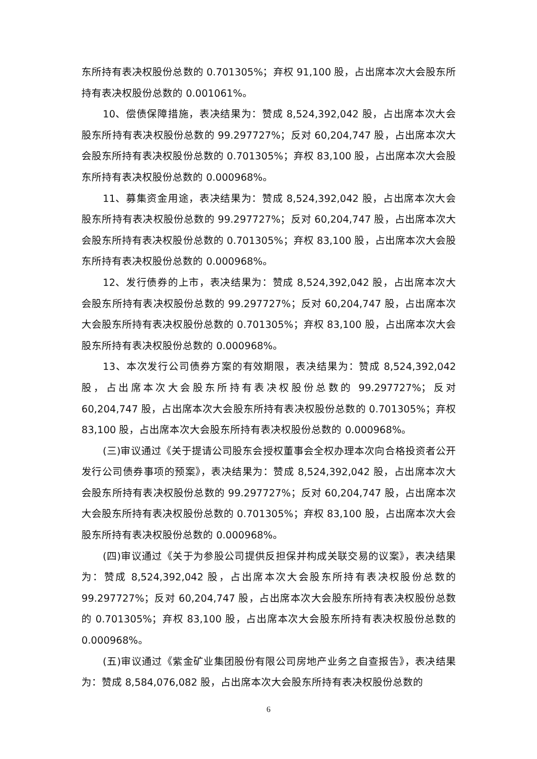东所持有表决权股份总数的 0.701305%；弃权 91,100 股，占出席本次大会股东所持有表决权股份总数的 0.001061%。
10、偿债保障措施，表决结果为：赞成 8,524,392,042 股，占出席本次大会股东所持有表决权股份总数的 99.297727%；反对 60,204,747 股，占出席本次大会股东所持有表决权股份总数的 0.701305%；弃权 83,100 股，占出席本次大会股东所持有表决权股份总数的 0.000968%。
11、募集资金用途，表决结果为：赞成 8,524,392,042 股，占出席本次大会股东所持有表决权股份总数的 99.297727%；反对 60,204,747 股，占出席本次大会股东所持有表决权股份总数的 0.701305%；弃权 83,100 股，占出席本次大会股东所持有表决权股份总数的 0.000968%。
12、发行债券的上市，表决结果为：赞成 8,524,392,042 股，占出席本次大会股东所持有表决权股份总数的 99.297727%；反对 60,204,747 股，占出席本次大会股东所持有表决权股份总数的 0.701305%；弃权 83,100 股，占出席本次大会股东所持有表决权股份总数的 0.000968%。
13、本次发行公司债券方案的有效期限，表决结果为：赞成 8,524,392,042 股，占出席本次大会股东所持有表决权股份总数的 99.297727%；反对 60,204,747 股，占出席本次大会股东所持有表决权股份总数的 0.701305%；弃权 83,100 股，占出席本次大会股东所持有表决权股份总数的 0.000968%。
(三)审议通过《关于提请公司股东会授权董事会全权办理本次向合格投资者公开发行公司债券事项的预案》，表决结果为：赞成 8,524,392,042 股，占出席本次大会股东所持有表决权股份总数的 99.297727%；反对 60,204,747 股，占出席本次大会股东所持有表决权股份总数的 0.701305%；弃权 83,100 股，占出席本次大会股东所持有表决权股份总数的 0.000968%。
(四)审议通过《关于为参股公司提供反担保并构成关联交易的议案》，表决结果为：赞成 8,524,392,042 股，占出席本次大会股东所持有表决权股份总数的 99.297727%；反对 60,204,747 股，占出席本次大会股东所持有表决权股份总数的 0.701305%；弃权 83,100 股，占出席本次大会股东所持有表决权股份总数的 0.000968%。
(五)审议通过《紫金矿业集团股份有限公司房地产业务之自查报告》，表决结果为：赞成 8,584,076,082 股，占出席本次大会股东所持有表决权股份总数的
6